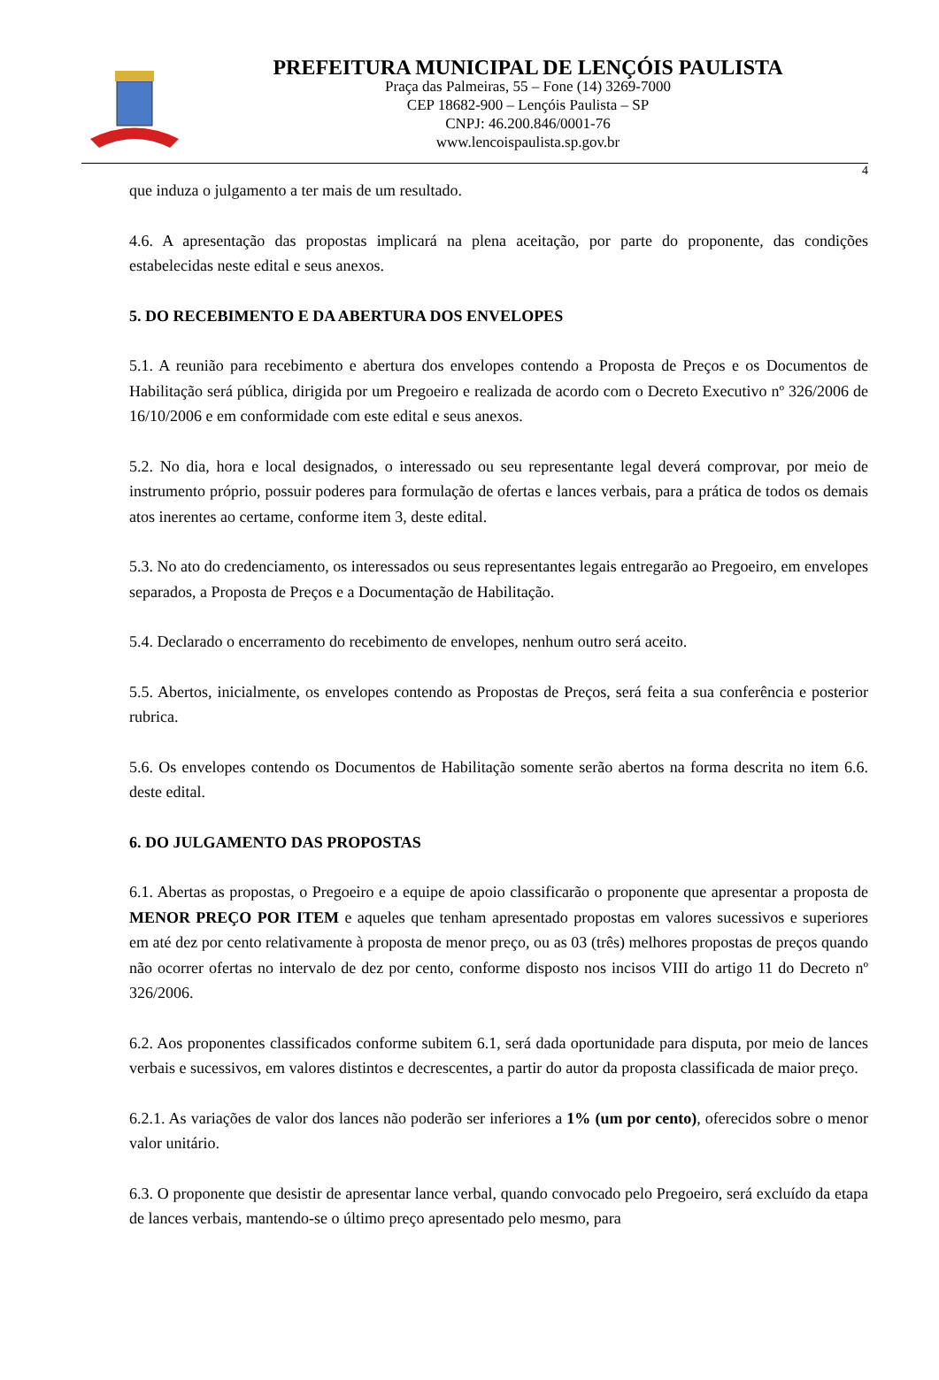PREFEITURA MUNICIPAL DE LENÇÓIS PAULISTA
Praça das Palmeiras, 55 – Fone (14) 3269-7000
CEP 18682-900 – Lençóis Paulista – SP
CNPJ: 46.200.846/0001-76
www.lencoispaulista.sp.gov.br
4
que induza o julgamento a ter mais de um resultado.
4.6. A apresentação das propostas implicará na plena aceitação, por parte do proponente, das condições estabelecidas neste edital e seus anexos.
5. DO RECEBIMENTO E DA ABERTURA DOS ENVELOPES
5.1. A reunião para recebimento e abertura dos envelopes contendo a Proposta de Preços e os Documentos de Habilitação será pública, dirigida por um Pregoeiro e realizada de acordo com o Decreto Executivo nº 326/2006 de 16/10/2006 e em conformidade com este edital e seus anexos.
5.2. No dia, hora e local designados, o interessado ou seu representante legal deverá comprovar, por meio de instrumento próprio, possuir poderes para formulação de ofertas e lances verbais, para a prática de todos os demais atos inerentes ao certame, conforme item 3, deste edital.
5.3. No ato do credenciamento, os interessados ou seus representantes legais entregarão ao Pregoeiro, em envelopes separados, a Proposta de Preços e a Documentação de Habilitação.
5.4. Declarado o encerramento do recebimento de envelopes, nenhum outro será aceito.
5.5. Abertos, inicialmente, os envelopes contendo as Propostas de Preços, será feita a sua conferência e posterior rubrica.
5.6. Os envelopes contendo os Documentos de Habilitação somente serão abertos na forma descrita no item 6.6. deste edital.
6. DO JULGAMENTO DAS PROPOSTAS
6.1. Abertas as propostas, o Pregoeiro e a equipe de apoio classificarão o proponente que apresentar a proposta de MENOR PREÇO POR ITEM e aqueles que tenham apresentado propostas em valores sucessivos e superiores em até dez por cento relativamente à proposta de menor preço, ou as 03 (três) melhores propostas de preços quando não ocorrer ofertas no intervalo de dez por cento, conforme disposto nos incisos VIII do artigo 11 do Decreto nº 326/2006.
6.2. Aos proponentes classificados conforme subitem 6.1, será dada oportunidade para disputa, por meio de lances verbais e sucessivos, em valores distintos e decrescentes, a partir do autor da proposta classificada de maior preço.
6.2.1. As variações de valor dos lances não poderão ser inferiores a 1% (um por cento), oferecidos sobre o menor valor unitário.
6.3. O proponente que desistir de apresentar lance verbal, quando convocado pelo Pregoeiro, será excluído da etapa de lances verbais, mantendo-se o último preço apresentado pelo mesmo, para